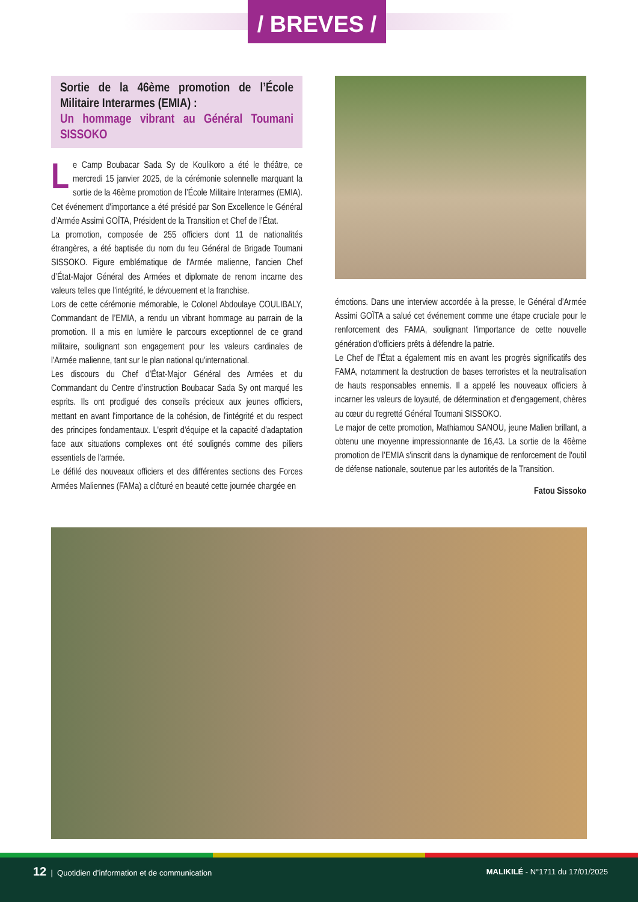/ BREVES /
Sortie de la 46ème promotion de l’École Militaire Interarmes (EMIA) :
Un hommage vibrant au Général Toumani SISSOKO
Le Camp Boubacar Sada Sy de Koulikoro a été le théâtre, ce mercredi 15 janvier 2025, de la cérémonie solennelle marquant la sortie de la 46ème promotion de l’École Militaire Interarmes (EMIA). Cet événement d'importance a été présidé par Son Excellence le Général d’Armée Assimi GOÏTA, Président de la Transition et Chef de l’État.
La promotion, composée de 255 officiers dont 11 de nationalités étrangères, a été baptisée du nom du feu Général de Brigade Toumani SISSOKO. Figure emblématique de l'Armée malienne, l'ancien Chef d’État-Major Général des Armées et diplomate de renom incarne des valeurs telles que l'intégrité, le dévouement et la franchise.
Lors de cette cérémonie mémorable, le Colonel Abdoulaye COULIBALY, Commandant de l’EMIA, a rendu un vibrant hommage au parrain de la promotion. Il a mis en lumière le parcours exceptionnel de ce grand militaire, soulignant son engagement pour les valeurs cardinales de l'Armée malienne, tant sur le plan national qu'international.
Les discours du Chef d’État-Major Général des Armées et du Commandant du Centre d’instruction Boubacar Sada Sy ont marqué les esprits. Ils ont prodigué des conseils précieux aux jeunes officiers, mettant en avant l'importance de la cohésion, de l'intégrité et du respect des principes fondamentaux. L'esprit d'équipe et la capacité d'adaptation face aux situations complexes ont été soulignés comme des piliers essentiels de l'armée.
Le défilé des nouveaux officiers et des différentes sections des Forces Armées Maliennes (FAMa) a clôturé en beauté cette journée chargée en
émotions. Dans une interview accordée à la presse, le Général d’Armée Assimi GOÏTA a salué cet événement comme une étape cruciale pour le renforcement des FAMA, soulignant l'importance de cette nouvelle génération d'officiers prêts à défendre la patrie.
Le Chef de l’État a également mis en avant les progrès significatifs des FAMA, notamment la destruction de bases terroristes et la neutralisation de hauts responsables ennemis. Il a appelé les nouveaux officiers à incarner les valeurs de loyauté, de détermination et d'engagement, chères au cœur du regretté Général Toumani SISSOKO.
Le major de cette promotion, Mathiamou SANOU, jeune Malien brillant, a obtenu une moyenne impressionnante de 16,43. La sortie de la 46ème promotion de l’EMIA s'inscrit dans la dynamique de renforcement de l'outil de défense nationale, soutenue par les autorités de la Transition.
Fatou Sissoko
12 | Quotidien d’information et de communication
MALIKILÉ - N°1711 du 17/01/2025